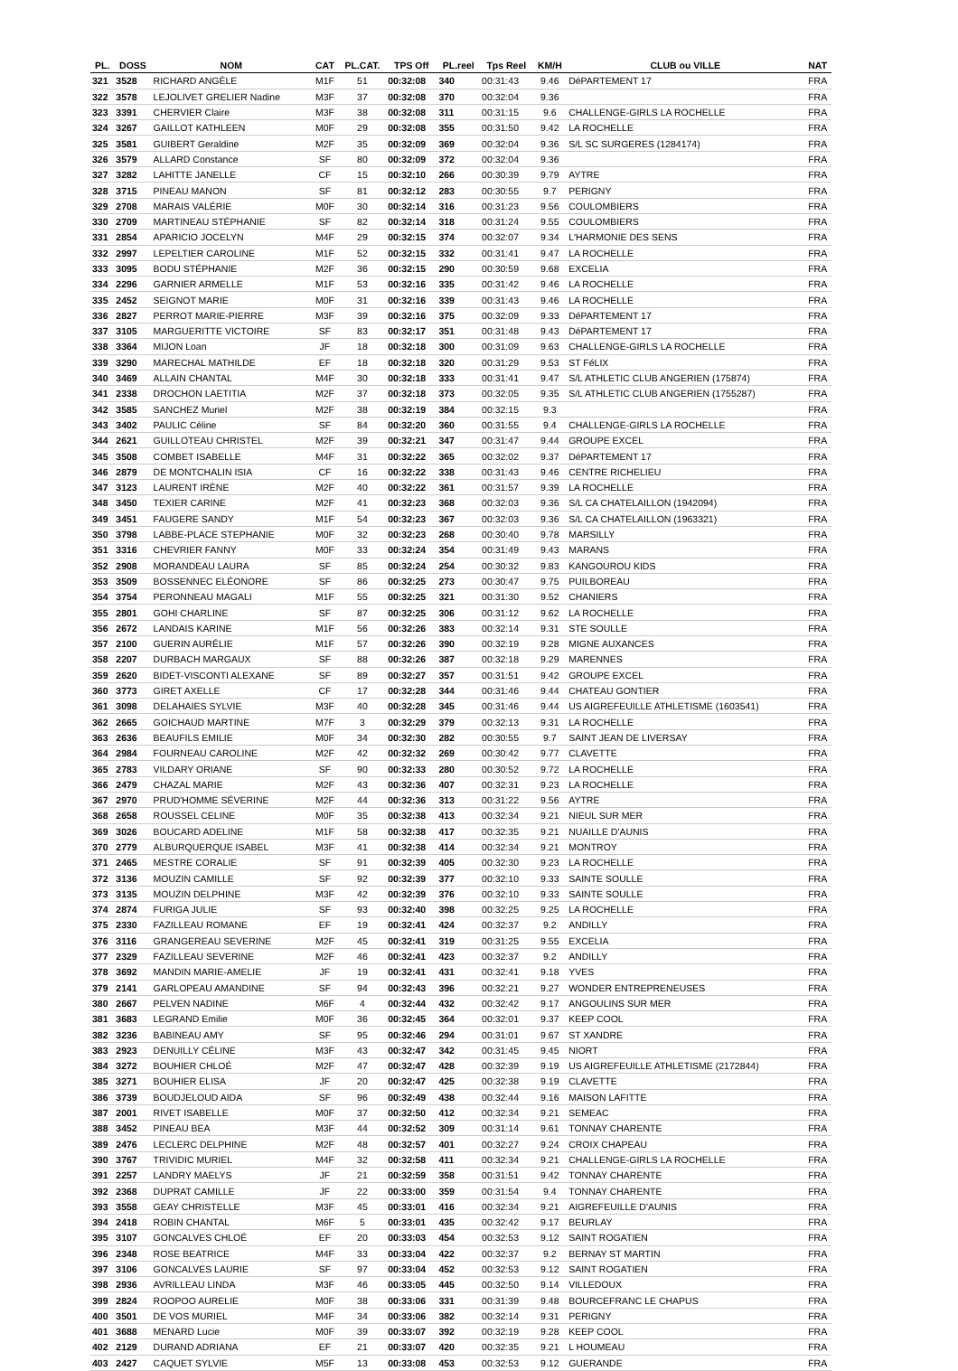| PL. | DOSS | NOM | CAT | PL.CAT. | TPS Off | PL.reel | Tps Reel | KM/H | CLUB ou VILLE | NAT |
| --- | --- | --- | --- | --- | --- | --- | --- | --- | --- | --- |
| 321 | 3528 | RICHARD ANGÈLE | M1F | 51 | 00:32:08 | 340 | 00:31:43 | 9.46 | DéPARTEMENT 17 | FRA |
| 322 | 3578 | LEJOLIVET GRELIER Nadine | M3F | 37 | 00:32:08 | 370 | 00:32:04 | 9.36 | | FRA |
| 323 | 3391 | CHERVIER Claire | M3F | 38 | 00:32:08 | 311 | 00:31:15 | 9.6 | CHALLENGE-GIRLS LA ROCHELLE | FRA |
| 324 | 3267 | GAILLOT KATHLEEN | M0F | 29 | 00:32:08 | 355 | 00:31:50 | 9.42 | LA ROCHELLE | FRA |
| 325 | 3581 | GUIBERT Geraldine | M2F | 35 | 00:32:09 | 369 | 00:32:04 | 9.36 | S/L SC SURGERES (1284174) | FRA |
| 326 | 3579 | ALLARD Constance | SF | 80 | 00:32:09 | 372 | 00:32:04 | 9.36 | | FRA |
| 327 | 3282 | LAHITTE JANELLE | CF | 15 | 00:32:10 | 266 | 00:30:39 | 9.79 | AYTRE | FRA |
| 328 | 3715 | PINEAU MANON | SF | 81 | 00:32:12 | 283 | 00:30:55 | 9.7 | PERIGNY | FRA |
| 329 | 2708 | MARAIS VALÉRIE | M0F | 30 | 00:32:14 | 316 | 00:31:23 | 9.56 | COULOMBIERS | FRA |
| 330 | 2709 | MARTINEAU STÉPHANIE | SF | 82 | 00:32:14 | 318 | 00:31:24 | 9.55 | COULOMBIERS | FRA |
| 331 | 2854 | APARICIO JOCELYN | M4F | 29 | 00:32:15 | 374 | 00:32:07 | 9.34 | L'HARMONIE DES SENS | FRA |
| 332 | 2997 | LEPELTIER CAROLINE | M1F | 52 | 00:32:15 | 332 | 00:31:41 | 9.47 | LA ROCHELLE | FRA |
| 333 | 3095 | BODU STÉPHANIE | M2F | 36 | 00:32:15 | 290 | 00:30:59 | 9.68 | EXCELIA | FRA |
| 334 | 2296 | GARNIER ARMELLE | M1F | 53 | 00:32:16 | 335 | 00:31:42 | 9.46 | LA ROCHELLE | FRA |
| 335 | 2452 | SEIGNOT MARIE | M0F | 31 | 00:32:16 | 339 | 00:31:43 | 9.46 | LA ROCHELLE | FRA |
| 336 | 2827 | PERROT MARIE-PIERRE | M3F | 39 | 00:32:16 | 375 | 00:32:09 | 9.33 | DéPARTEMENT 17 | FRA |
| 337 | 3105 | MARGUERITTE VICTOIRE | SF | 83 | 00:32:17 | 351 | 00:31:48 | 9.43 | DéPARTEMENT 17 | FRA |
| 338 | 3364 | MIJON Loan | JF | 18 | 00:32:18 | 300 | 00:31:09 | 9.63 | CHALLENGE-GIRLS LA ROCHELLE | FRA |
| 339 | 3290 | MARECHAL MATHILDE | EF | 18 | 00:32:18 | 320 | 00:31:29 | 9.53 | ST FéLIX | FRA |
| 340 | 3469 | ALLAIN CHANTAL | M4F | 30 | 00:32:18 | 333 | 00:31:41 | 9.47 | S/L ATHLETIC CLUB ANGERIEN (175874) | FRA |
| 341 | 2338 | DROCHON LAETITIA | M2F | 37 | 00:32:18 | 373 | 00:32:05 | 9.35 | S/L ATHLETIC CLUB ANGERIEN (1755287) | FRA |
| 342 | 3585 | SANCHEZ Muriel | M2F | 38 | 00:32:19 | 384 | 00:32:15 | 9.3 | | FRA |
| 343 | 3402 | PAULIC Céline | SF | 84 | 00:32:20 | 360 | 00:31:55 | 9.4 | CHALLENGE-GIRLS LA ROCHELLE | FRA |
| 344 | 2621 | GUILLOTEAU CHRISTEL | M2F | 39 | 00:32:21 | 347 | 00:31:47 | 9.44 | GROUPE EXCEL | FRA |
| 345 | 3508 | COMBET ISABELLE | M4F | 31 | 00:32:22 | 365 | 00:32:02 | 9.37 | DéPARTEMENT 17 | FRA |
| 346 | 2879 | DE MONTCHALIN ISIA | CF | 16 | 00:32:22 | 338 | 00:31:43 | 9.46 | CENTRE RICHELIEU | FRA |
| 347 | 3123 | LAURENT IRÈNE | M2F | 40 | 00:32:22 | 361 | 00:31:57 | 9.39 | LA ROCHELLE | FRA |
| 348 | 3450 | TEXIER CARINE | M2F | 41 | 00:32:23 | 368 | 00:32:03 | 9.36 | S/L CA CHATELAILLON (1942094) | FRA |
| 349 | 3451 | FAUGERE SANDY | M1F | 54 | 00:32:23 | 367 | 00:32:03 | 9.36 | S/L CA CHATELAILLON (1963321) | FRA |
| 350 | 3798 | LABBE-PLACE STEPHANIE | M0F | 32 | 00:32:23 | 268 | 00:30:40 | 9.78 | MARSILLY | FRA |
| 351 | 3316 | CHEVRIER FANNY | M0F | 33 | 00:32:24 | 354 | 00:31:49 | 9.43 | MARANS | FRA |
| 352 | 2908 | MORANDEAU LAURA | SF | 85 | 00:32:24 | 254 | 00:30:32 | 9.83 | KANGOUROU KIDS | FRA |
| 353 | 3509 | BOSSENNEC ELÉONORE | SF | 86 | 00:32:25 | 273 | 00:30:47 | 9.75 | PUILBOREAU | FRA |
| 354 | 3754 | PERONNEAU MAGALI | M1F | 55 | 00:32:25 | 321 | 00:31:30 | 9.52 | CHANIERS | FRA |
| 355 | 2801 | GOHI CHARLINE | SF | 87 | 00:32:25 | 306 | 00:31:12 | 9.62 | LA ROCHELLE | FRA |
| 356 | 2672 | LANDAIS KARINE | M1F | 56 | 00:32:26 | 383 | 00:32:14 | 9.31 | STE SOULLE | FRA |
| 357 | 2100 | GUERIN AURÉLIE | M1F | 57 | 00:32:26 | 390 | 00:32:19 | 9.28 | MIGNE AUXANCES | FRA |
| 358 | 2207 | DURBACH MARGAUX | SF | 88 | 00:32:26 | 387 | 00:32:18 | 9.29 | MARENNES | FRA |
| 359 | 2620 | BIDET-VISCONTI ALEXANE | SF | 89 | 00:32:27 | 357 | 00:31:51 | 9.42 | GROUPE EXCEL | FRA |
| 360 | 3773 | GIRET AXELLE | CF | 17 | 00:32:28 | 344 | 00:31:46 | 9.44 | CHATEAU GONTIER | FRA |
| 361 | 3098 | DELAHAIES SYLVIE | M3F | 40 | 00:32:28 | 345 | 00:31:46 | 9.44 | US AIGREFEUILLE ATHLETISME (1603541) | FRA |
| 362 | 2665 | GOICHAUD MARTINE | M7F | 3 | 00:32:29 | 379 | 00:32:13 | 9.31 | LA ROCHELLE | FRA |
| 363 | 2636 | BEAUFILS EMILIE | M0F | 34 | 00:32:30 | 282 | 00:30:55 | 9.7 | SAINT JEAN DE LIVERSAY | FRA |
| 364 | 2984 | FOURNEAU CAROLINE | M2F | 42 | 00:32:32 | 269 | 00:30:42 | 9.77 | CLAVETTE | FRA |
| 365 | 2783 | VILDARY ORIANE | SF | 90 | 00:32:33 | 280 | 00:30:52 | 9.72 | LA ROCHELLE | FRA |
| 366 | 2479 | CHAZAL MARIE | M2F | 43 | 00:32:36 | 407 | 00:32:31 | 9.23 | LA ROCHELLE | FRA |
| 367 | 2970 | PRUD'HOMME SÉVERINE | M2F | 44 | 00:32:36 | 313 | 00:31:22 | 9.56 | AYTRE | FRA |
| 368 | 2658 | ROUSSEL CELINE | M0F | 35 | 00:32:38 | 413 | 00:32:34 | 9.21 | NIEUL SUR MER | FRA |
| 369 | 3026 | BOUCARD ADELINE | M1F | 58 | 00:32:38 | 417 | 00:32:35 | 9.21 | NUAILLE D'AUNIS | FRA |
| 370 | 2779 | ALBURQUERQUE ISABEL | M3F | 41 | 00:32:38 | 414 | 00:32:34 | 9.21 | MONTROY | FRA |
| 371 | 2465 | MESTRE CORALIE | SF | 91 | 00:32:39 | 405 | 00:32:30 | 9.23 | LA ROCHELLE | FRA |
| 372 | 3136 | MOUZIN CAMILLE | SF | 92 | 00:32:39 | 377 | 00:32:10 | 9.33 | SAINTE SOULLE | FRA |
| 373 | 3135 | MOUZIN DELPHINE | M3F | 42 | 00:32:39 | 376 | 00:32:10 | 9.33 | SAINTE SOULLE | FRA |
| 374 | 2874 | FURIGA JULIE | SF | 93 | 00:32:40 | 398 | 00:32:25 | 9.25 | LA ROCHELLE | FRA |
| 375 | 2330 | FAZILLEAU ROMANE | EF | 19 | 00:32:41 | 424 | 00:32:37 | 9.2 | ANDILLY | FRA |
| 376 | 3116 | GRANGEREAU SEVERINE | M2F | 45 | 00:32:41 | 319 | 00:31:25 | 9.55 | EXCELIA | FRA |
| 377 | 2329 | FAZILLEAU SEVERINE | M2F | 46 | 00:32:41 | 423 | 00:32:37 | 9.2 | ANDILLY | FRA |
| 378 | 3692 | MANDIN MARIE-AMELIE | JF | 19 | 00:32:41 | 431 | 00:32:41 | 9.18 | YVES | FRA |
| 379 | 2141 | GARLOPEAU AMANDINE | SF | 94 | 00:32:43 | 396 | 00:32:21 | 9.27 | WONDER ENTREPRENEUSES | FRA |
| 380 | 2667 | PELVEN NADINE | M6F | 4 | 00:32:44 | 432 | 00:32:42 | 9.17 | ANGOULINS SUR MER | FRA |
| 381 | 3683 | LEGRAND Emilie | M0F | 36 | 00:32:45 | 364 | 00:32:01 | 9.37 | KEEP COOL | FRA |
| 382 | 3236 | BABINEAU AMY | SF | 95 | 00:32:46 | 294 | 00:31:01 | 9.67 | ST XANDRE | FRA |
| 383 | 2923 | DENUILLY CÉLINE | M3F | 43 | 00:32:47 | 342 | 00:31:45 | 9.45 | NIORT | FRA |
| 384 | 3272 | BOUHIER CHLOÉ | M2F | 47 | 00:32:47 | 428 | 00:32:39 | 9.19 | US AIGREFEUILLE ATHLETISME (2172844) | FRA |
| 385 | 3271 | BOUHIER ELISA | JF | 20 | 00:32:47 | 425 | 00:32:38 | 9.19 | CLAVETTE | FRA |
| 386 | 3739 | BOUDJELOUD AIDA | SF | 96 | 00:32:49 | 438 | 00:32:44 | 9.16 | MAISON LAFITTE | FRA |
| 387 | 2001 | RIVET ISABELLE | M0F | 37 | 00:32:50 | 412 | 00:32:34 | 9.21 | SEMEAC | FRA |
| 388 | 3452 | PINEAU BEA | M3F | 44 | 00:32:52 | 309 | 00:31:14 | 9.61 | TONNAY CHARENTE | FRA |
| 389 | 2476 | LECLERC DELPHINE | M2F | 48 | 00:32:57 | 401 | 00:32:27 | 9.24 | CROIX CHAPEAU | FRA |
| 390 | 3767 | TRIVIDIC MURIEL | M4F | 32 | 00:32:58 | 411 | 00:32:34 | 9.21 | CHALLENGE-GIRLS LA ROCHELLE | FRA |
| 391 | 2257 | LANDRY MAELYS | JF | 21 | 00:32:59 | 358 | 00:31:51 | 9.42 | TONNAY CHARENTE | FRA |
| 392 | 2368 | DUPRAT CAMILLE | JF | 22 | 00:33:00 | 359 | 00:31:54 | 9.4 | TONNAY CHARENTE | FRA |
| 393 | 3558 | GEAY CHRISTELLE | M3F | 45 | 00:33:01 | 416 | 00:32:34 | 9.21 | AIGREFEUILLE D'AUNIS | FRA |
| 394 | 2418 | ROBIN CHANTAL | M6F | 5 | 00:33:01 | 435 | 00:32:42 | 9.17 | BEURLAY | FRA |
| 395 | 3107 | GONCALVES CHLOÉ | EF | 20 | 00:33:03 | 454 | 00:32:53 | 9.12 | SAINT ROGATIEN | FRA |
| 396 | 2348 | ROSE BEATRICE | M4F | 33 | 00:33:04 | 422 | 00:32:37 | 9.2 | BERNAY ST MARTIN | FRA |
| 397 | 3106 | GONCALVES LAURIE | SF | 97 | 00:33:04 | 452 | 00:32:53 | 9.12 | SAINT ROGATIEN | FRA |
| 398 | 2936 | AVRILLEAU LINDA | M3F | 46 | 00:33:05 | 445 | 00:32:50 | 9.14 | VILLEDOUX | FRA |
| 399 | 2824 | ROOPOO AURELIE | M0F | 38 | 00:33:06 | 331 | 00:31:39 | 9.48 | BOURCEFRANC LE CHAPUS | FRA |
| 400 | 3501 | DE VOS MURIEL | M4F | 34 | 00:33:06 | 382 | 00:32:14 | 9.31 | PERIGNY | FRA |
| 401 | 3688 | MENARD Lucie | M0F | 39 | 00:33:07 | 392 | 00:32:19 | 9.28 | KEEP COOL | FRA |
| 402 | 2129 | DURAND ADRIANA | EF | 21 | 00:33:07 | 420 | 00:32:35 | 9.21 | L HOUMEAU | FRA |
| 403 | 2427 | CAQUET SYLVIE | M5F | 13 | 00:33:08 | 453 | 00:32:53 | 9.12 | GUERANDE | FRA |